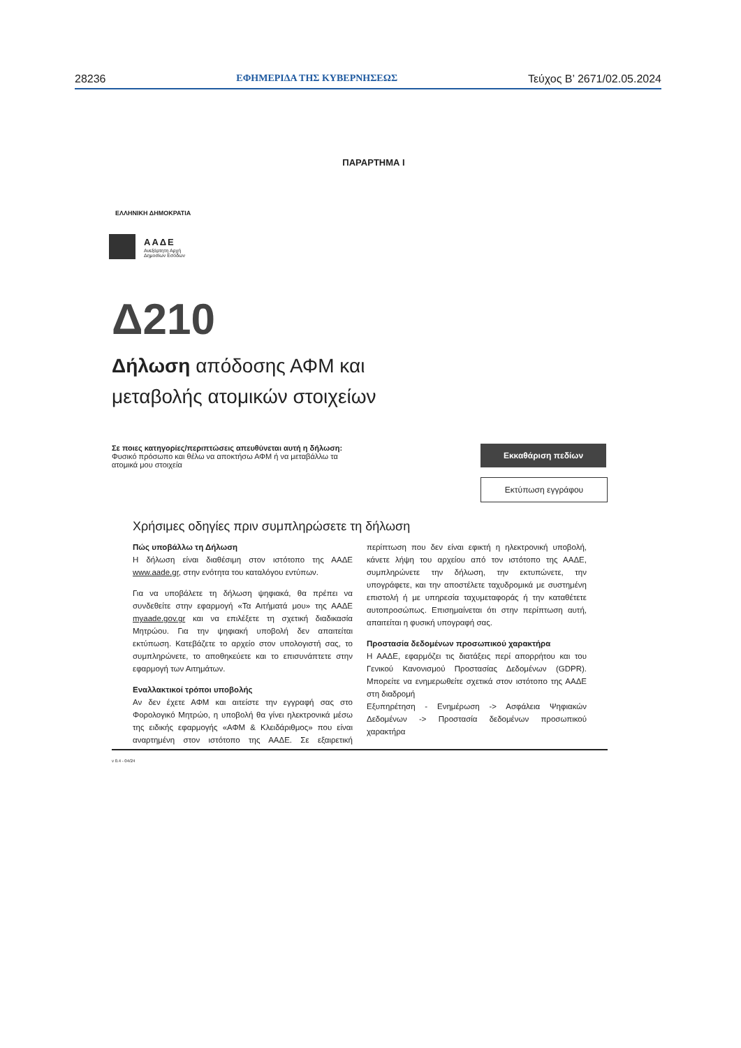28236 ΕΦΗΜΕΡΙΔΑ ΤΗΣ ΚΥΒΕΡΝΗΣΕΩΣ Τεύχος B’ 2671/02.05.2024
ΠΑΡΑΡΤΗΜΑ I
ΕΛΛΗΝΙΚΗ ΔΗΜΟΚΡΑΤΙΑ
ΑΑΔΕ
Ανεξάρτητη Αρχή
Δημοσίων Εσόδων
Δ210
Δήλωση απόδοσης ΑΦΜ και
μεταβολής ατομικών στοιχείων
Σε ποιες κατηγορίες/περιπτώσεις απευθύνεται αυτή η δήλωση:
Φυσικό πρόσωπο και θέλω να αποκτήσω ΑΦΜ ή να μεταβάλλω τα
ατομικά μου στοιχεία
Εκκαθάριση πεδίων
Εκτύπωση εγγράφου
Χρήσιμες οδηγίες πριν συμπληρώσετε τη δήλωση
Πώς υποβάλλω τη Δήλωση
Η δήλωση είναι διαθέσιμη στον ιστότοπο της ΑΑΔΕ www.aade.gr, στην ενότητα του καταλόγου εντύπων.
Για να υποβάλετε τη δήλωση ψηφιακά, θα πρέπει να συνδεθείτε στην εφαρμογή «Τα Αιτήματά μου» της ΑΑΔΕ myaade.gov.gr και να επιλέξετε τη σχετική διαδικασία Μητρώου. Για την ψηφιακή υποβολή δεν απαιτείται εκτύπωση. Κατεβάζετε το αρχείο στον υπολογιστή σας, το συμπληρώνετε, το αποθηκεύετε και το επισυνάπτετε στην εφαρμογή των Αιτημάτων.
Εναλλακτικοί τρόποι υποβολής
Αν δεν έχετε ΑΦΜ και αιτείστε την εγγραφή σας στο Φορολογικό Μητρώο, η υποβολή θα γίνει ηλεκτρονικά μέσω της ειδικής εφαρμογής «ΑΦΜ & Κλειδάριθμος» που είναι αναρτημένη στον ιστότοπο της ΑΑΔΕ. Σε εξαιρετική περίπτωση που δεν είναι εφικτή η ηλεκτρονική υποβολή, κάνετε λήψη του αρχείου από τον ιστότοπο της ΑΑΔΕ, συμπληρώνετε την δήλωση, την εκτυπώνετε, την υπογράφετε, και την αποστέλετε ταχυδρομικά με συστημένη επιστολή ή με υπηρεσία ταχυμεταφοράς ή την καταθέτετε αυτοπροσώπως. Επισημαίνεται ότι στην περίπτωση αυτή, απαιτείται η φυσική υπογραφή σας.
Προστασία δεδομένων προσωπικού χαρακτήρα
Η ΑΑΔΕ, εφαρμόζει τις διατάξεις περί απορρήτου και του Γενικού Κανονισμού Προστασίας Δεδομένων (GDPR). Μπορείτε να ενημερωθείτε σχετικά στον ιστότοπο της ΑΑΔΕ στη διαδρομή
Εξυπηρέτηση - Ενημέρωση -> Ασφάλεια Ψηφιακών Δεδομένων -> Προστασία δεδομένων προσωπικού χαρακτήρα
v 0.4 - 04/24